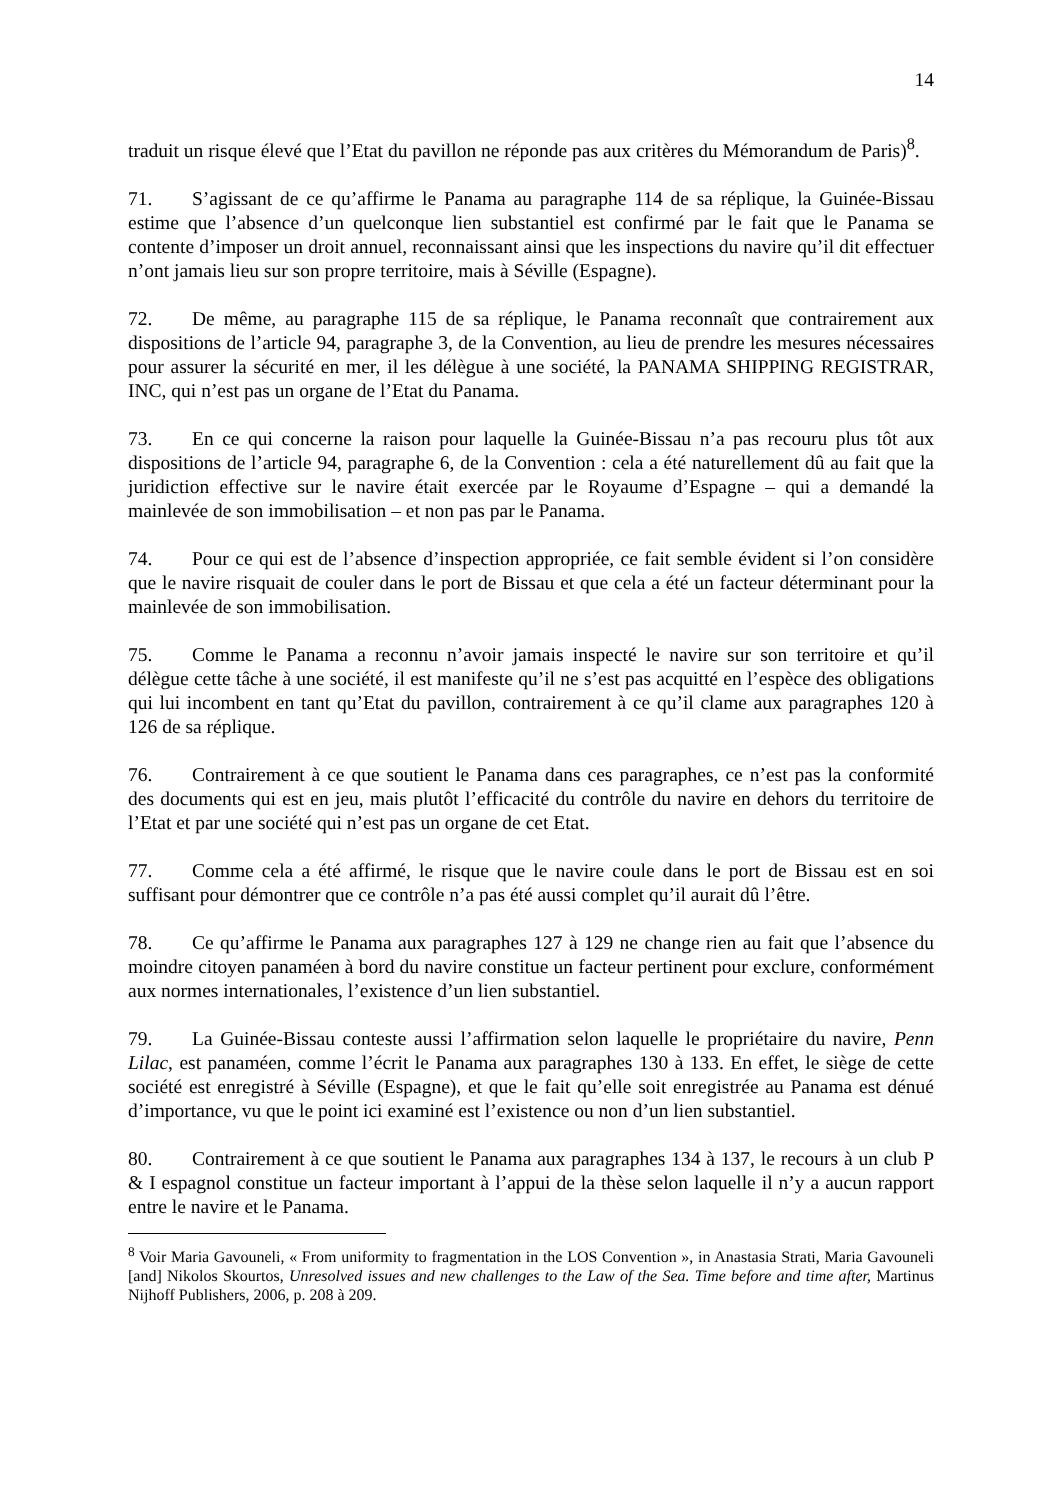14
traduit un risque élevé que l’Etat du pavillon ne réponde pas aux critères du Mémorandum de Paris)<sup>8</sup>.
71. S’agissant de ce qu’affirme le Panama au paragraphe 114 de sa réplique, la Guinée-Bissau estime que l’absence d’un quelconque lien substantiel est confirmé par le fait que le Panama se contente d’imposer un droit annuel, reconnaissant ainsi que les inspections du navire qu’il dit effectuer n’ont jamais lieu sur son propre territoire, mais à Séville (Espagne).
72. De même, au paragraphe 115 de sa réplique, le Panama reconnaît que contrairement aux dispositions de l’article 94, paragraphe 3, de la Convention, au lieu de prendre les mesures nécessaires pour assurer la sécurité en mer, il les délègue à une société, la PANAMA SHIPPING REGISTRAR, INC, qui n’est pas un organe de l’Etat du Panama.
73. En ce qui concerne la raison pour laquelle la Guinée-Bissau n’a pas recouru plus tôt aux dispositions de l’article 94, paragraphe 6, de la Convention : cela a été naturellement dû au fait que la juridiction effective sur le navire était exercée par le Royaume d’Espagne – qui a demandé la mainlevée de son immobilisation – et non pas par le Panama.
74. Pour ce qui est de l’absence d’inspection appropriée, ce fait semble évident si l’on considère que le navire risquait de couler dans le port de Bissau et que cela a été un facteur déterminant pour la mainlevée de son immobilisation.
75. Comme le Panama a reconnu n’avoir jamais inspecté le navire sur son territoire et qu’il délègue cette tâche à une société, il est manifeste qu’il ne s’est pas acquitté en l’espèce des obligations qui lui incombent en tant qu’Etat du pavillon, contrairement à ce qu’il clame aux paragraphes 120 à 126 de sa réplique.
76. Contrairement à ce que soutient le Panama dans ces paragraphes, ce n’est pas la conformité des documents qui est en jeu, mais plutôt l’efficacité du contrôle du navire en dehors du territoire de l’Etat et par une société qui n’est pas un organe de cet Etat.
77. Comme cela a été affirmé, le risque que le navire coule dans le port de Bissau est en soi suffisant pour démontrer que ce contrôle n’a pas été aussi complet qu’il aurait dû l’être.
78. Ce qu’affirme le Panama aux paragraphes 127 à 129 ne change rien au fait que l’absence du moindre citoyen panaméen à bord du navire constitue un facteur pertinent pour exclure, conformément aux normes internationales, l’existence d’un lien substantiel.
79. La Guinée-Bissau conteste aussi l’affirmation selon laquelle le propriétaire du navire, Penn Lilac, est panaméen, comme l’écrit le Panama aux paragraphes 130 à 133. En effet, le siège de cette société est enregistré à Séville (Espagne), et que le fait qu’elle soit enregistrée au Panama est dénué d’importance, vu que le point ici examiné est l’existence ou non d’un lien substantiel.
80. Contrairement à ce que soutient le Panama aux paragraphes 134 à 137, le recours à un club P & I espagnol constitue un facteur important à l’appui de la thèse selon laquelle il n’y a aucun rapport entre le navire et le Panama.
<sup>8</sup> Voir Maria Gavouneli, « From uniformity to fragmentation in the LOS Convention », in Anastasia Strati, Maria Gavouneli [and] Nikolos Skourtos, Unresolved issues and new challenges to the Law of the Sea. Time before and time after, Martinus Nijhoff Publishers, 2006, p. 208 à 209.